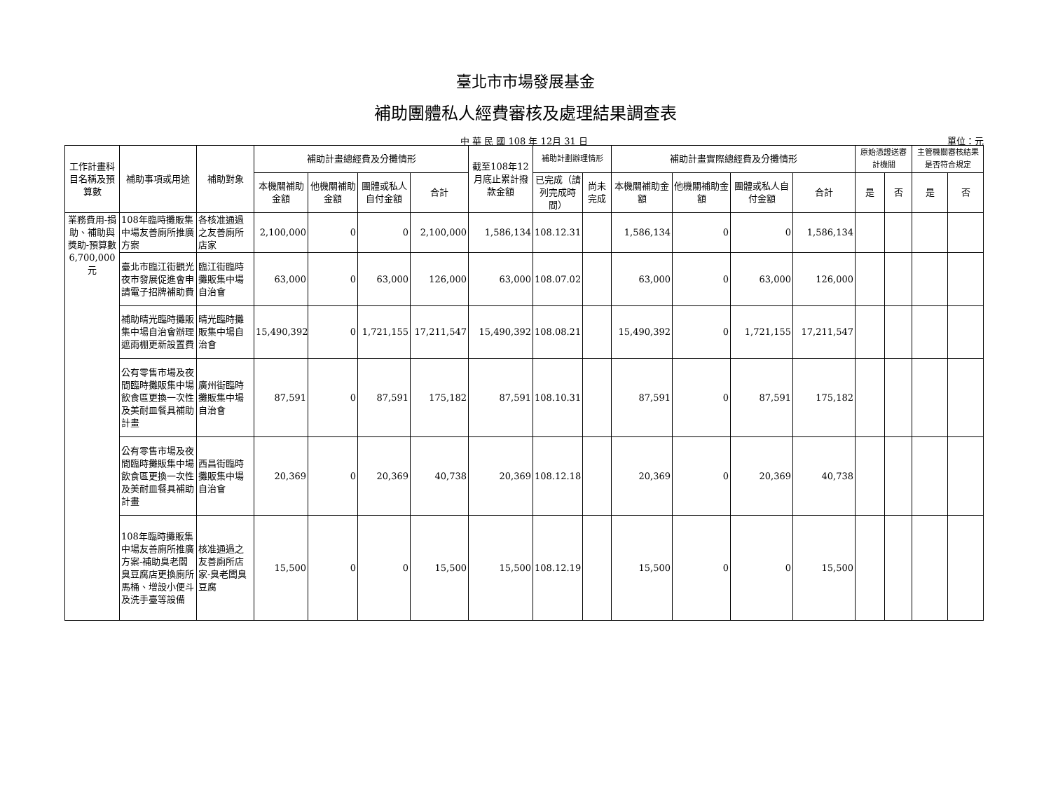臺北市市場發展基金
補助團體私人經費審核及處理結果調查表
中 華 民 國 108 年 12月 31 日
單位：元
| 工作計畫科目名稱及預算數 | 補助事項或用途 | 補助對象 | 補助計畫總經費及分攤情形 | | | | 截至108年12月底止累計撥款金額 | 補助計劃辦理情形 | | 補助計畫實際總經費及分攤情形 | | | | 原始憑證送審計機關 | | 主管機關審核結果是否符合規定 | |
| --- | --- | --- | --- | --- | --- | --- | --- | --- | --- | --- | --- | --- | --- | --- | --- | --- | --- |
| | | | 本機關補助金額 | 他機關補助金額 | 團體或私人自付金額 | 合計 | | 已完成（請列完成時間） | 尚未完成 | 本機關補助金額 | 他機關補助金額 | 團體或私人自付金額 | 合計 | 是 | 否 | 是 | 否 |
| 業務費用-捐助、補助與獎助-預算數6,700,000元 | 108年臨時攤販集中場友善廁所推廣方案 | 各核准通過之友善廁所店家 | 2,100,000 | 0 | 0 | 2,100,000 | 1,586,134 | 108.12.31 | | 1,586,134 | 0 | 0 | 1,586,134 | | | | |
| | 臺北市臨江街觀光夜市發展促進會申請電子招牌補助費 | 臨江街臨時攤販集中場自治會 | 63,000 | 0 | 63,000 | 126,000 | 63,000 | 108.07.02 | | 63,000 | 0 | 63,000 | 126,000 | | | | |
| | 補助晴光臨時攤販集中場自治會辦理遮雨棚更新設置費 | 晴光臨時攤販集中場自治會 | 15,490,392 | 0 | 1,721,155 | 17,211,547 | 15,490,392 | 108.08.21 | | 15,490,392 | 0 | 1,721,155 | 17,211,547 | | | | |
| | 公有零售市場及夜間臨時攤販集中場飲食區更換一次性及美耐皿餐具補助計畫 | 廣州街臨時攤販集中場自治會 | 87,591 | 0 | 87,591 | 175,182 | 87,591 | 108.10.31 | | 87,591 | 0 | 87,591 | 175,182 | | | | |
| | 公有零售市場及夜間臨時攤販集中場飲食區更換一次性及美耐皿餐具補助計畫 | 西昌街臨時攤販集中場自治會 | 20,369 | 0 | 20,369 | 40,738 | 20,369 | 108.12.18 | | 20,369 | 0 | 20,369 | 40,738 | | | | |
| | 108年臨時攤販集中場友善廁所推廣方案-補助臭老闆臭豆腐店更換廁所馬桶、增設小便斗及洗手臺等設備 | 核准通過之友善廁所店家-臭老闆臭豆腐 | 15,500 | 0 | 0 | 15,500 | 15,500 | 108.12.19 | | 15,500 | 0 | 0 | 15,500 | | | | |